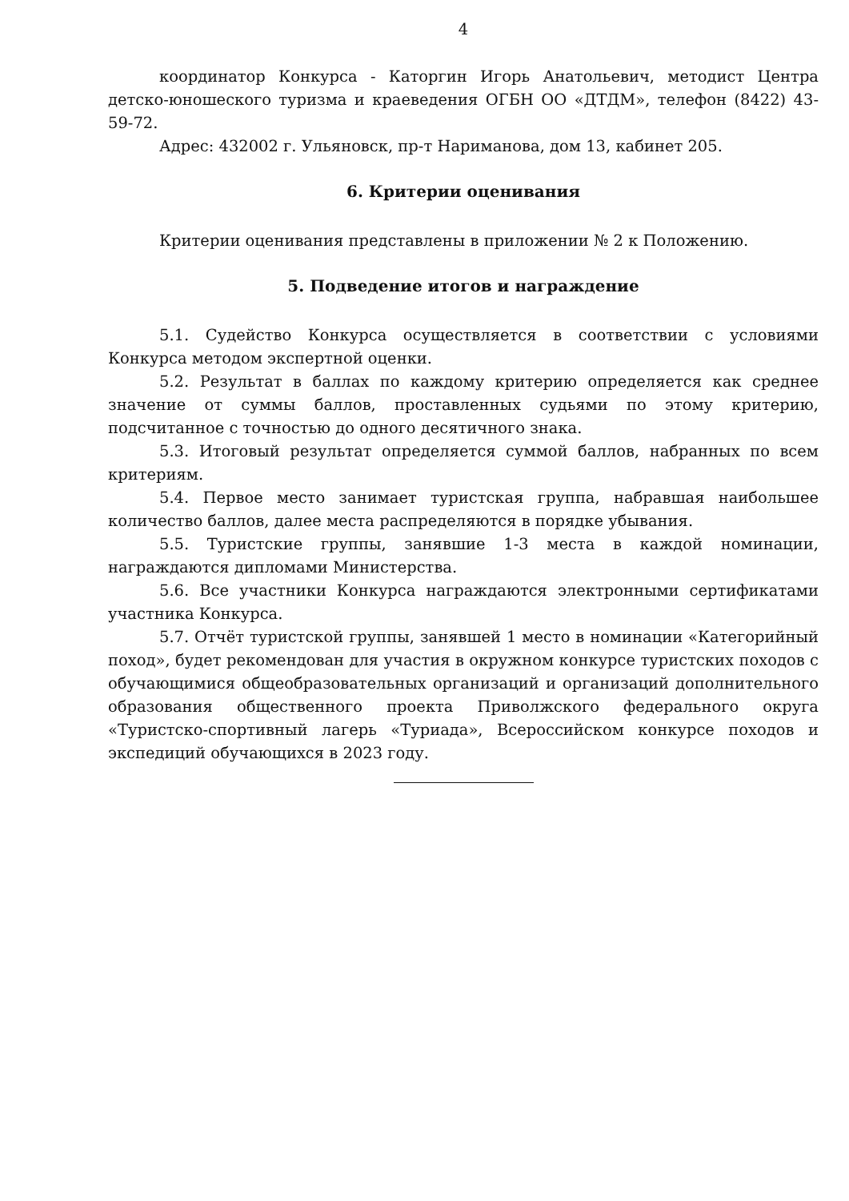4
координатор Конкурса - Каторгин Игорь Анатольевич, методист Центра детско-юношеского туризма и краеведения ОГБН ОО «ДТДМ», телефон (8422) 43-59-72.
Адрес: 432002 г. Ульяновск, пр-т Нариманова, дом 13, кабинет 205.
6. Критерии оценивания
Критерии оценивания представлены в приложении № 2 к Положению.
5. Подведение итогов и награждение
5.1. Судейство Конкурса осуществляется в соответствии с условиями Конкурса методом экспертной оценки.
5.2. Результат в баллах по каждому критерию определяется как среднее значение от суммы баллов, проставленных судьями по этому критерию, подсчитанное с точностью до одного десятичного знака.
5.3. Итоговый результат определяется суммой баллов, набранных по всем критериям.
5.4. Первое место занимает туристская группа, набравшая наибольшее количество баллов, далее места распределяются в порядке убывания.
5.5. Туристские группы, занявшие 1-3 места в каждой номинации, награждаются дипломами Министерства.
5.6. Все участники Конкурса награждаются электронными сертификатами участника Конкурса.
5.7. Отчёт туристской группы, занявшей 1 место в номинации «Категорийный поход», будет рекомендован для участия в окружном конкурсе туристских походов с обучающимися общеобразовательных организаций и организаций дополнительного образования общественного проекта Приволжского федерального округа «Туристско-спортивный лагерь «Туриада», Всероссийском конкурсе походов и экспедиций обучающихся в 2023 году.